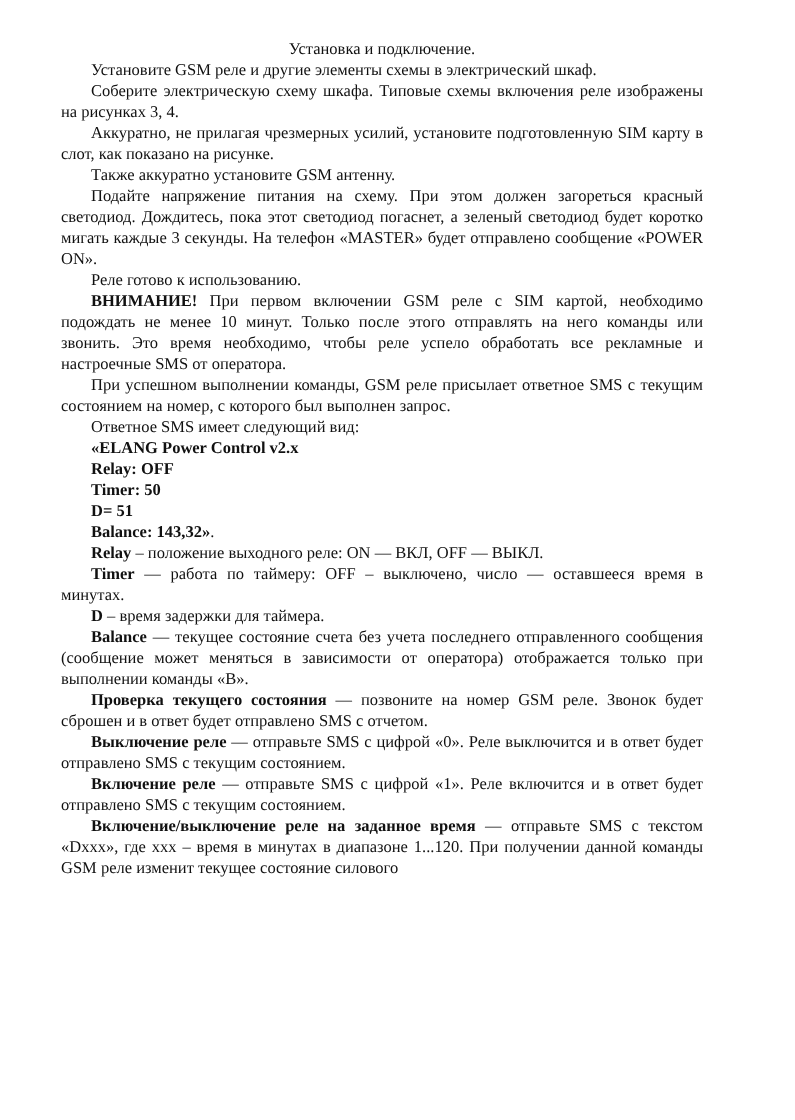Установка и подключение.
Установите GSM реле и другие элементы схемы в электрический шкаф.
Соберите электрическую схему шкафа. Типовые схемы включения реле изображены на рисунках 3, 4.
Аккуратно, не прилагая чрезмерных усилий, установите подготовленную SIM карту в слот, как показано на рисунке.
Также аккуратно установите GSM антенну.
Подайте напряжение питания на схему. При этом должен загореться красный светодиод. Дождитесь, пока этот светодиод погаснет, а зеленый светодиод будет коротко мигать каждые 3 секунды. На телефон «MASTER» будет отправлено сообщение «POWER ON».
Реле готово к использованию.
ВНИМАНИЕ! При первом включении GSM реле с SIM картой, необходимо подождать не менее 10 минут. Только после этого отправлять на него команды или звонить. Это время необходимо, чтобы реле успело обработать все рекламные и настроечные SMS от оператора.
При успешном выполнении команды, GSM реле присылает ответное SMS с текущим состоянием на номер, с которого был выполнен запрос.
Ответное SMS имеет следующий вид:
«ELANG Power Control v2.x
Relay: OFF
Timer: 50
D= 51
Balance: 143,32».
Relay – положение выходного реле: ON — ВКЛ, OFF — ВЫКЛ.
Timer — работа по таймеру: OFF – выключено, число — оставшееся время в минутах.
D – время задержки для таймера.
Balance — текущее состояние счета без учета последнего отправленного сообщения (сообщение может меняться в зависимости от оператора) отображается только при выполнении команды «B».
Проверка текущего состояния — позвоните на номер GSM реле. Звонок будет сброшен и в ответ будет отправлено SMS с отчетом.
Выключение реле — отправьте SMS с цифрой «0». Реле выключится и в ответ будет отправлено SMS с текущим состоянием.
Включение реле — отправьте SMS с цифрой «1». Реле включится и в ответ будет отправлено SMS с текущим состоянием.
Включение/выключение реле на заданное время — отправьте SMS с текстом «Dxxx», где xxx – время в минутах в диапазоне 1...120. При получении данной команды GSM реле изменит текущее состояние силового